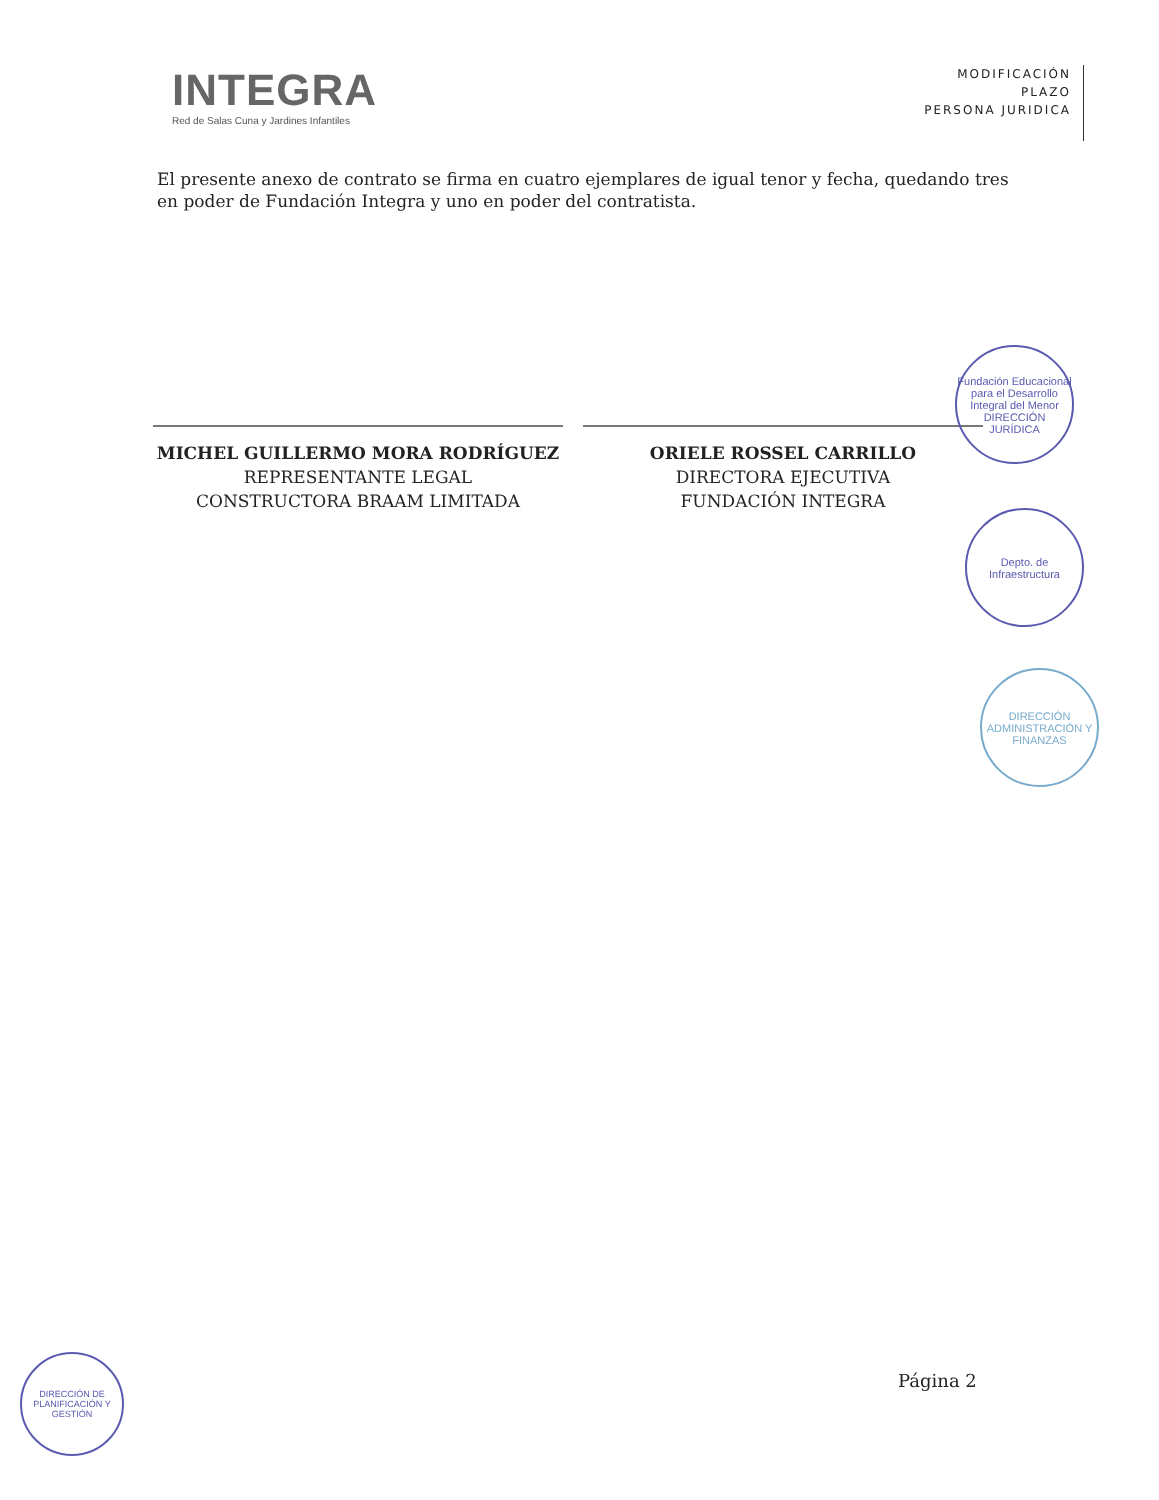INTEGRA
Red de Salas Cuna y Jardines Infantiles
MODIFICACIÓN
PLAZO
PERSONA JURIDICA
El presente anexo de contrato se firma en cuatro ejemplares de igual tenor y fecha, quedando tres en poder de Fundación Integra y uno en poder del contratista.
MICHEL GUILLERMO MORA RODRÍGUEZ
REPRESENTANTE LEGAL
CONSTRUCTORA BRAAM LIMITADA
ORIELE ROSSEL CARRILLO
DIRECTORA EJECUTIVA
FUNDACIÓN INTEGRA
Fundación Educacional para el Desarrollo Integral del Menor
DIRECCIÓN JURÍDICA
Depto. de Infraestructura
DIRECCIÓN ADMINISTRACIÓN Y FINANZAS
DIRECCIÓN DE PLANIFICACIÓN Y GESTIÓN
Página 2